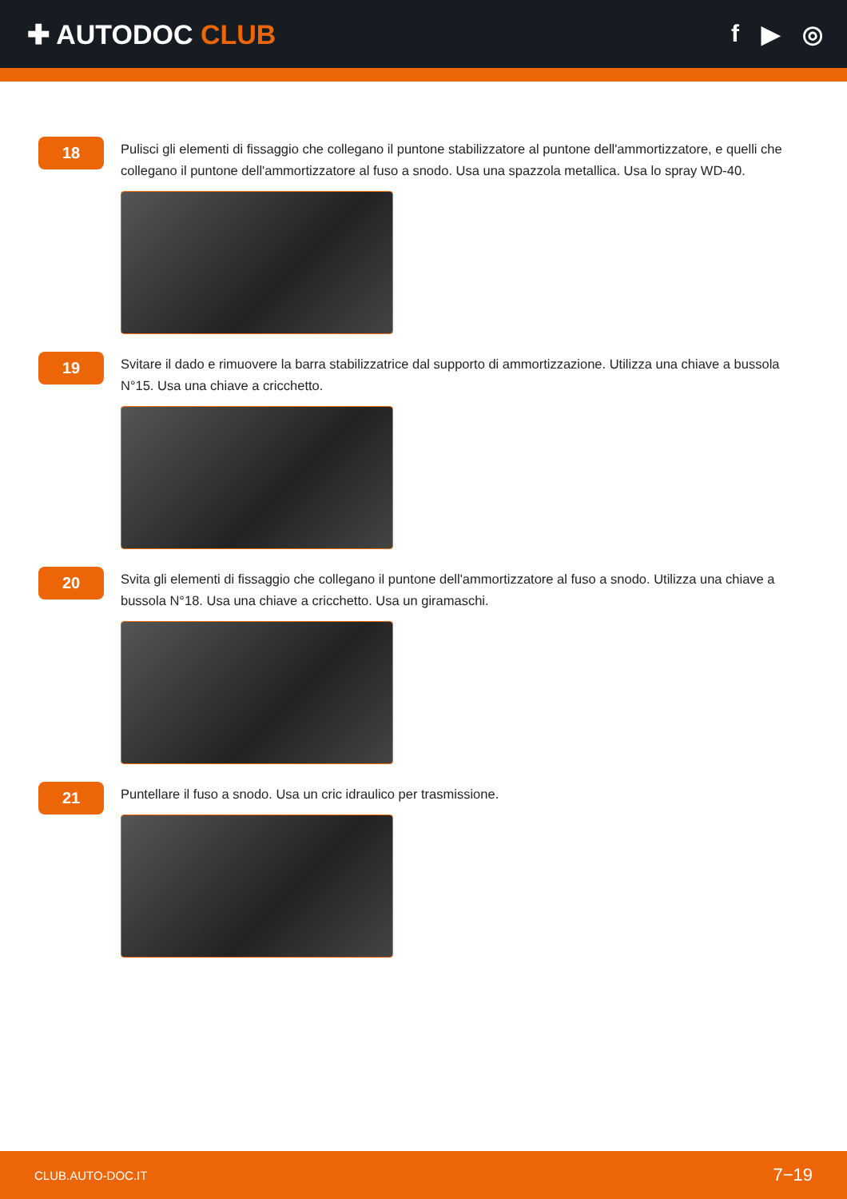✚ AUTODOC CLUB f ▶ ◎
18
Pulisci gli elementi di fissaggio che collegano il puntone stabilizzatore al puntone dell'ammortizzatore, e quelli che collegano il puntone dell'ammortizzatore al fuso a snodo. Usa una spazzola metallica. Usa lo spray WD-40.
19
Svitare il dado e rimuovere la barra stabilizzatrice dal supporto di ammortizzazione. Utilizza una chiave a bussola N°15. Usa una chiave a cricchetto.
20
Svita gli elementi di fissaggio che collegano il puntone dell'ammortizzatore al fuso a snodo. Utilizza una chiave a bussola N°18. Usa una chiave a cricchetto. Usa un giramaschi.
21
Puntellare il fuso a snodo. Usa un cric idraulico per trasmissione.
CLUB.AUTO-DOC.IT 7−19